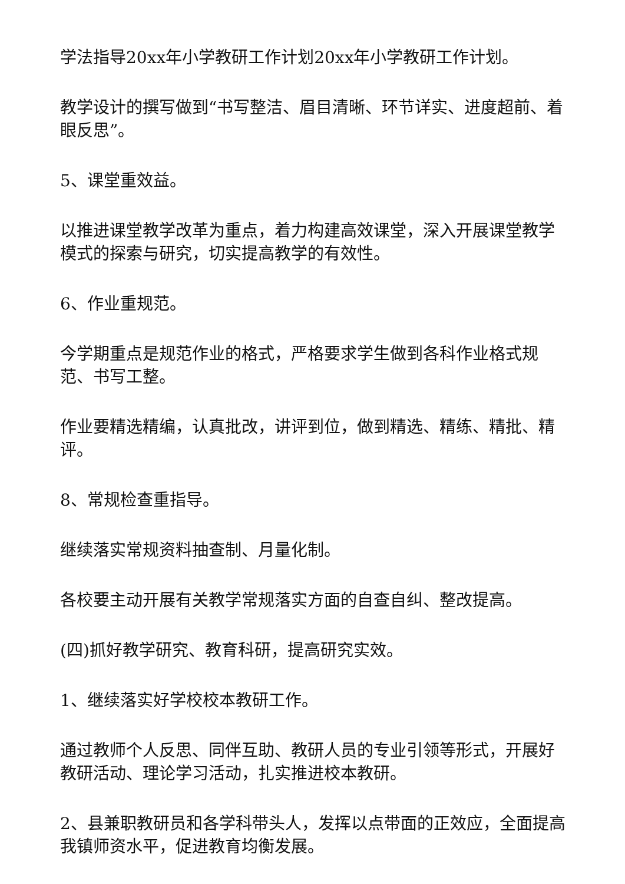学法指导20xx年小学教研工作计划20xx年小学教研工作计划。
教学设计的撰写做到“书写整洁、眉目清晰、环节详实、进度超前、着眼反思”。
5、课堂重效益。
以推进课堂教学改革为重点，着力构建高效课堂，深入开展课堂教学模式的探索与研究，切实提高教学的有效性。
6、作业重规范。
今学期重点是规范作业的格式，严格要求学生做到各科作业格式规范、书写工整。
作业要精选精编，认真批改，讲评到位，做到精选、精练、精批、精评。
8、常规检查重指导。
继续落实常规资料抽查制、月量化制。
各校要主动开展有关教学常规落实方面的自查自纠、整改提高。
(四)抓好教学研究、教育科研，提高研究实效。
1、继续落实好学校校本教研工作。
通过教师个人反思、同伴互助、教研人员的专业引领等形式，开展好教研活动、理论学习活动，扎实推进校本教研。
2、县兼职教研员和各学科带头人，发挥以点带面的正效应，全面提高我镇师资水平，促进教育均衡发展。